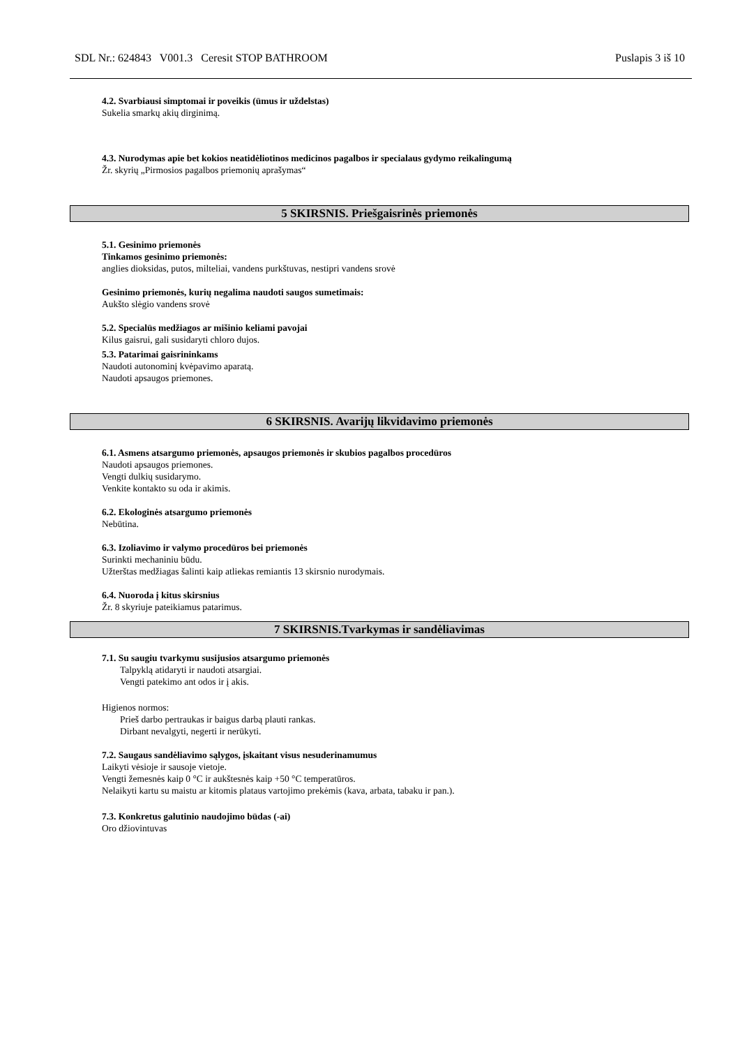SDL Nr.: 624843 V001.3 Ceresit STOP BATHROOM Puslapis 3 iš 10
4.2. Svarbiausi simptomai ir poveikis (ūmus ir uždelstas)
Sukelia smarkų akių dirginimą.
4.3. Nurodymas apie bet kokios neatidėliotinos medicinos pagalbos ir specialaus gydymo reikalingumą
Žr. skyrių „Pirmosios pagalbos priemonių aprašymas“
5 SKIRSNIS. Priešgaisrinės priemonės
5.1. Gesinimo priemonės
Tinkamos gesinimo priemonės:
anglies dioksidas, putos, milteliai, vandens purkštuvas, nestipri vandens srovė
Gesinimo priemonės, kurių negalima naudoti saugos sumetimais:
Aukšto slėgio vandens srovė
5.2. Specialūs medžiagos ar mišinio keliami pavojai
Kilus gaisrui, gali susidaryti chloro dujos.
5.3. Patarimai gaisrininkams
Naudoti autonominį kvėpavimo aparatą.
Naudoti apsaugos priemones.
6 SKIRSNIS. Avarijų likvidavimo priemonės
6.1. Asmens atsargumo priemonės, apsaugos priemonės ir skubios pagalbos procedūros
Naudoti apsaugos priemones.
Vengti dulkių susidarymo.
Venkite kontakto su oda ir akimis.
6.2. Ekologinės atsargumo priemonės
Nebūtina.
6.3. Izoliavimo ir valymo procedūros bei priemonės
Surinkti mechaniniu būdu.
Užterštas medžiagas šalinti kaip atliekas remiantis 13 skirsnio nurodymais.
6.4. Nuoroda į kitus skirsnius
Žr. 8 skyriuje pateikiamus patarimus.
7 SKIRSNIS.Tvarkymas ir sandėliavimas
7.1. Su saugiu tvarkymu susijusios atsargumo priemonės
Talpyklą atidaryti ir naudoti atsargiai.
Vengti patekimo ant odos ir į akis.
Higienos normos:
Prieš darbo pertraukas ir baigus darbą plauti rankas.
Dirbant nevalgyti, negerti ir nerūkyti.
7.2. Saugaus sandėliavimo sąlygos, įskaitant visus nesuderinamumus
Laikyti vėsioje ir sausoje vietoje.
Vengti žemesnės kaip 0 °C ir aukštesnės kaip +50 °C temperatūros.
Nelaikyti kartu su maistu ar kitomis plataus vartojimo prekėmis (kava, arbata, tabaku ir pan.).
7.3. Konkretus galutinio naudojimo būdas (-ai)
Oro džiovintuvas